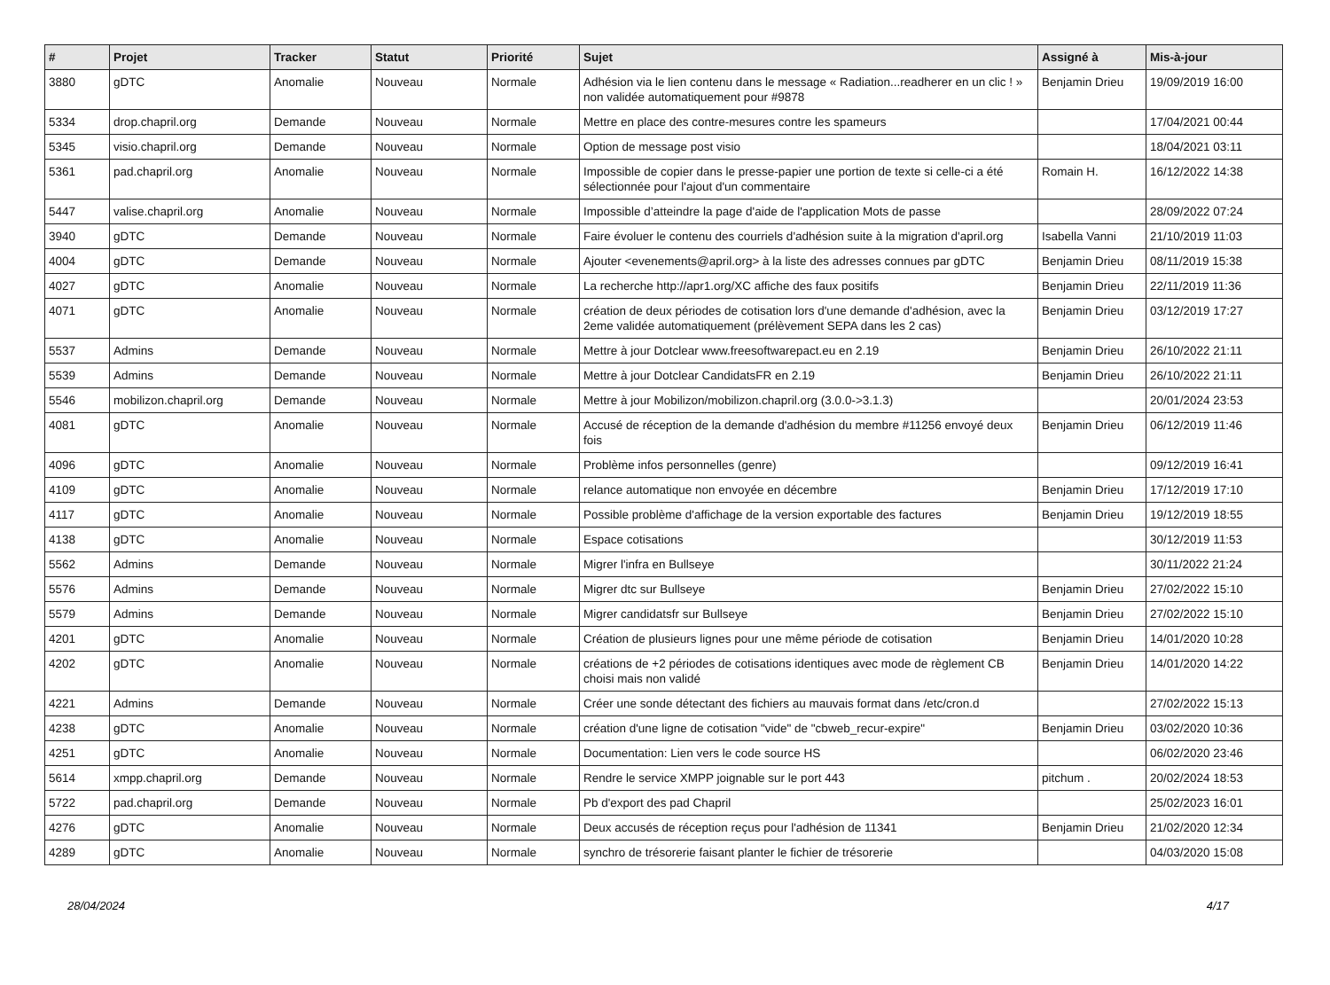| # | Projet | Tracker | Statut | Priorité | Sujet | Assigné à | Mis-à-jour |
| --- | --- | --- | --- | --- | --- | --- | --- |
| 3880 | gDTC | Anomalie | Nouveau | Normale | Adhésion via le lien contenu dans le message « Radiation...readherer en un clic ! » non validée automatiquement pour #9878 | Benjamin Drieu | 19/09/2019 16:00 |
| 5334 | drop.chapril.org | Demande | Nouveau | Normale | Mettre en place des contre-mesures contre les spameurs | | 17/04/2021 00:44 |
| 5345 | visio.chapril.org | Demande | Nouveau | Normale | Option de message post visio | | 18/04/2021 03:11 |
| 5361 | pad.chapril.org | Anomalie | Nouveau | Normale | Impossible de copier dans le presse-papier une portion de texte si celle-ci a été sélectionnée pour l'ajout d'un commentaire | Romain H. | 16/12/2022 14:38 |
| 5447 | valise.chapril.org | Anomalie | Nouveau | Normale | Impossible d’atteindre la page d'aide de l'application Mots de passe | | 28/09/2022 07:24 |
| 3940 | gDTC | Demande | Nouveau | Normale | Faire évoluer le contenu des courriels d'adhésion suite à la migration d'april.org | Isabella Vanni | 21/10/2019 11:03 |
| 4004 | gDTC | Demande | Nouveau | Normale | Ajouter <evenements@april.org> à la liste des adresses connues par gDTC | Benjamin Drieu | 08/11/2019 15:38 |
| 4027 | gDTC | Anomalie | Nouveau | Normale | La recherche http://apr1.org/XC affiche des faux positifs | Benjamin Drieu | 22/11/2019 11:36 |
| 4071 | gDTC | Anomalie | Nouveau | Normale | création de deux périodes de cotisation lors d'une demande d'adhésion, avec la 2eme validée automatiquement (prélèvement SEPA dans les 2 cas) | Benjamin Drieu | 03/12/2019 17:27 |
| 5537 | Admins | Demande | Nouveau | Normale | Mettre à jour Dotclear www.freesoftwarepact.eu en 2.19 | Benjamin Drieu | 26/10/2022 21:11 |
| 5539 | Admins | Demande | Nouveau | Normale | Mettre à jour Dotclear CandidatsFR en 2.19 | Benjamin Drieu | 26/10/2022 21:11 |
| 5546 | mobilizon.chapril.org | Demande | Nouveau | Normale | Mettre à jour Mobilizon/mobilizon.chapril.org (3.0.0->3.1.3) | | 20/01/2024 23:53 |
| 4081 | gDTC | Anomalie | Nouveau | Normale | Accusé de réception de la demande d'adhésion du membre #11256 envoyé deux fois | Benjamin Drieu | 06/12/2019 11:46 |
| 4096 | gDTC | Anomalie | Nouveau | Normale | Problème infos personnelles (genre) | | 09/12/2019 16:41 |
| 4109 | gDTC | Anomalie | Nouveau | Normale | relance automatique non envoyée en décembre | Benjamin Drieu | 17/12/2019 17:10 |
| 4117 | gDTC | Anomalie | Nouveau | Normale | Possible problème d'affichage de la version exportable des factures | Benjamin Drieu | 19/12/2019 18:55 |
| 4138 | gDTC | Anomalie | Nouveau | Normale | Espace cotisations | | 30/12/2019 11:53 |
| 5562 | Admins | Demande | Nouveau | Normale | Migrer l'infra en Bullseye | | 30/11/2022 21:24 |
| 5576 | Admins | Demande | Nouveau | Normale | Migrer dtc sur Bullseye | Benjamin Drieu | 27/02/2022 15:10 |
| 5579 | Admins | Demande | Nouveau | Normale | Migrer candidatsfr sur Bullseye | Benjamin Drieu | 27/02/2022 15:10 |
| 4201 | gDTC | Anomalie | Nouveau | Normale | Création de plusieurs lignes pour une même période de cotisation | Benjamin Drieu | 14/01/2020 10:28 |
| 4202 | gDTC | Anomalie | Nouveau | Normale | créations de +2 périodes de cotisations identiques avec mode de règlement CB choisi mais non validé | Benjamin Drieu | 14/01/2020 14:22 |
| 4221 | Admins | Demande | Nouveau | Normale | Créer une sonde détectant des fichiers au mauvais format dans /etc/cron.d | | 27/02/2022 15:13 |
| 4238 | gDTC | Anomalie | Nouveau | Normale | création d'une ligne de cotisation "vide" de "cbweb_recur-expire" | Benjamin Drieu | 03/02/2020 10:36 |
| 4251 | gDTC | Anomalie | Nouveau | Normale | Documentation: Lien vers le code source HS | | 06/02/2020 23:46 |
| 5614 | xmpp.chapril.org | Demande | Nouveau | Normale | Rendre le service XMPP joignable sur le port 443 | pitchum . | 20/02/2024 18:53 |
| 5722 | pad.chapril.org | Demande | Nouveau | Normale | Pb d'export des pad Chapril | | 25/02/2023 16:01 |
| 4276 | gDTC | Anomalie | Nouveau | Normale | Deux accusés de réception reçus pour l'adhésion de 11341 | Benjamin Drieu | 21/02/2020 12:34 |
| 4289 | gDTC | Anomalie | Nouveau | Normale | synchro de trésorerie faisant planter le fichier de trésorerie | | 04/03/2020 15:08 |
28/04/2024 4/17